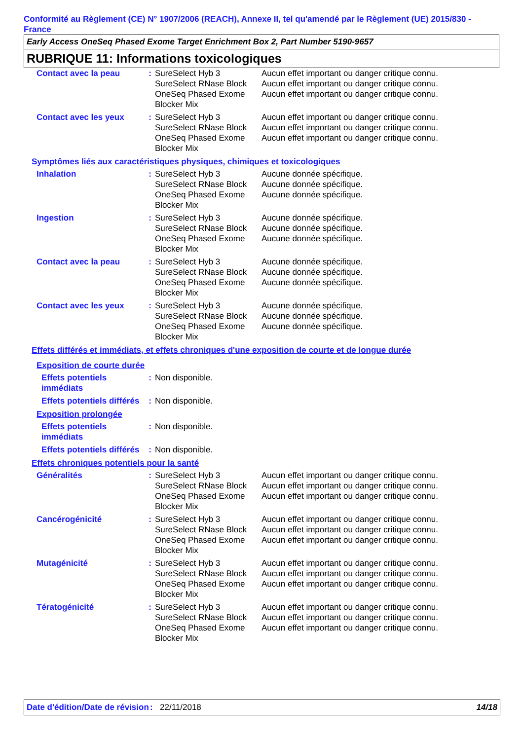Conformité au Règlement (CE) N° 1907/2006 (REACH), Annexe II, tel qu'amendé par le Règlement (UE) 2015/830 - France
Early Access OneSeq Phased Exome Target Enrichment Box 2, Part Number 5190-9657
RUBRIQUE 11: Informations toxicologiques
| Contact avec la peau | : | SureSelect Hyb 3 SureSelect RNase Block OneSeq Phased Exome Blocker Mix | Aucun effet important ou danger critique connu. Aucun effet important ou danger critique connu. Aucun effet important ou danger critique connu. |
| Contact avec les yeux | : | SureSelect Hyb 3 SureSelect RNase Block OneSeq Phased Exome Blocker Mix | Aucun effet important ou danger critique connu. Aucun effet important ou danger critique connu. Aucun effet important ou danger critique connu. |
| Symptômes liés aux caractéristiques physiques, chimiques et toxicologiques | | | |
| Inhalation | : | SureSelect Hyb 3 SureSelect RNase Block OneSeq Phased Exome Blocker Mix | Aucune donnée spécifique. Aucune donnée spécifique. Aucune donnée spécifique. |
| Ingestion | : | SureSelect Hyb 3 SureSelect RNase Block OneSeq Phased Exome Blocker Mix | Aucune donnée spécifique. Aucune donnée spécifique. Aucune donnée spécifique. |
| Contact avec la peau | : | SureSelect Hyb 3 SureSelect RNase Block OneSeq Phased Exome Blocker Mix | Aucune donnée spécifique. Aucune donnée spécifique. Aucune donnée spécifique. |
| Contact avec les yeux | : | SureSelect Hyb 3 SureSelect RNase Block OneSeq Phased Exome Blocker Mix | Aucune donnée spécifique. Aucune donnée spécifique. Aucune donnée spécifique. |
| Effets différés et immédiats, et effets chroniques d'une exposition de courte et de longue durée | | | |
| Exposition de courte durée | | | |
| Effets potentiels immédiats | : | Non disponible. | |
| Effets potentiels différés | : | Non disponible. | |
| Exposition prolongée | | | |
| Effets potentiels immédiats | : | Non disponible. | |
| Effets potentiels différés | : | Non disponible. | |
| Effets chroniques potentiels pour la santé | | | |
| Généralités | : | SureSelect Hyb 3 SureSelect RNase Block OneSeq Phased Exome Blocker Mix | Aucun effet important ou danger critique connu. Aucun effet important ou danger critique connu. Aucun effet important ou danger critique connu. |
| Cancérogénicité | : | SureSelect Hyb 3 SureSelect RNase Block OneSeq Phased Exome Blocker Mix | Aucun effet important ou danger critique connu. Aucun effet important ou danger critique connu. Aucun effet important ou danger critique connu. |
| Mutagénicité | : | SureSelect Hyb 3 SureSelect RNase Block OneSeq Phased Exome Blocker Mix | Aucun effet important ou danger critique connu. Aucun effet important ou danger critique connu. Aucun effet important ou danger critique connu. |
| Tératogénicité | : | SureSelect Hyb 3 SureSelect RNase Block OneSeq Phased Exome Blocker Mix | Aucun effet important ou danger critique connu. Aucun effet important ou danger critique connu. Aucun effet important ou danger critique connu. |
Date d'édition/Date de révision
: 22/11/2018 14/18